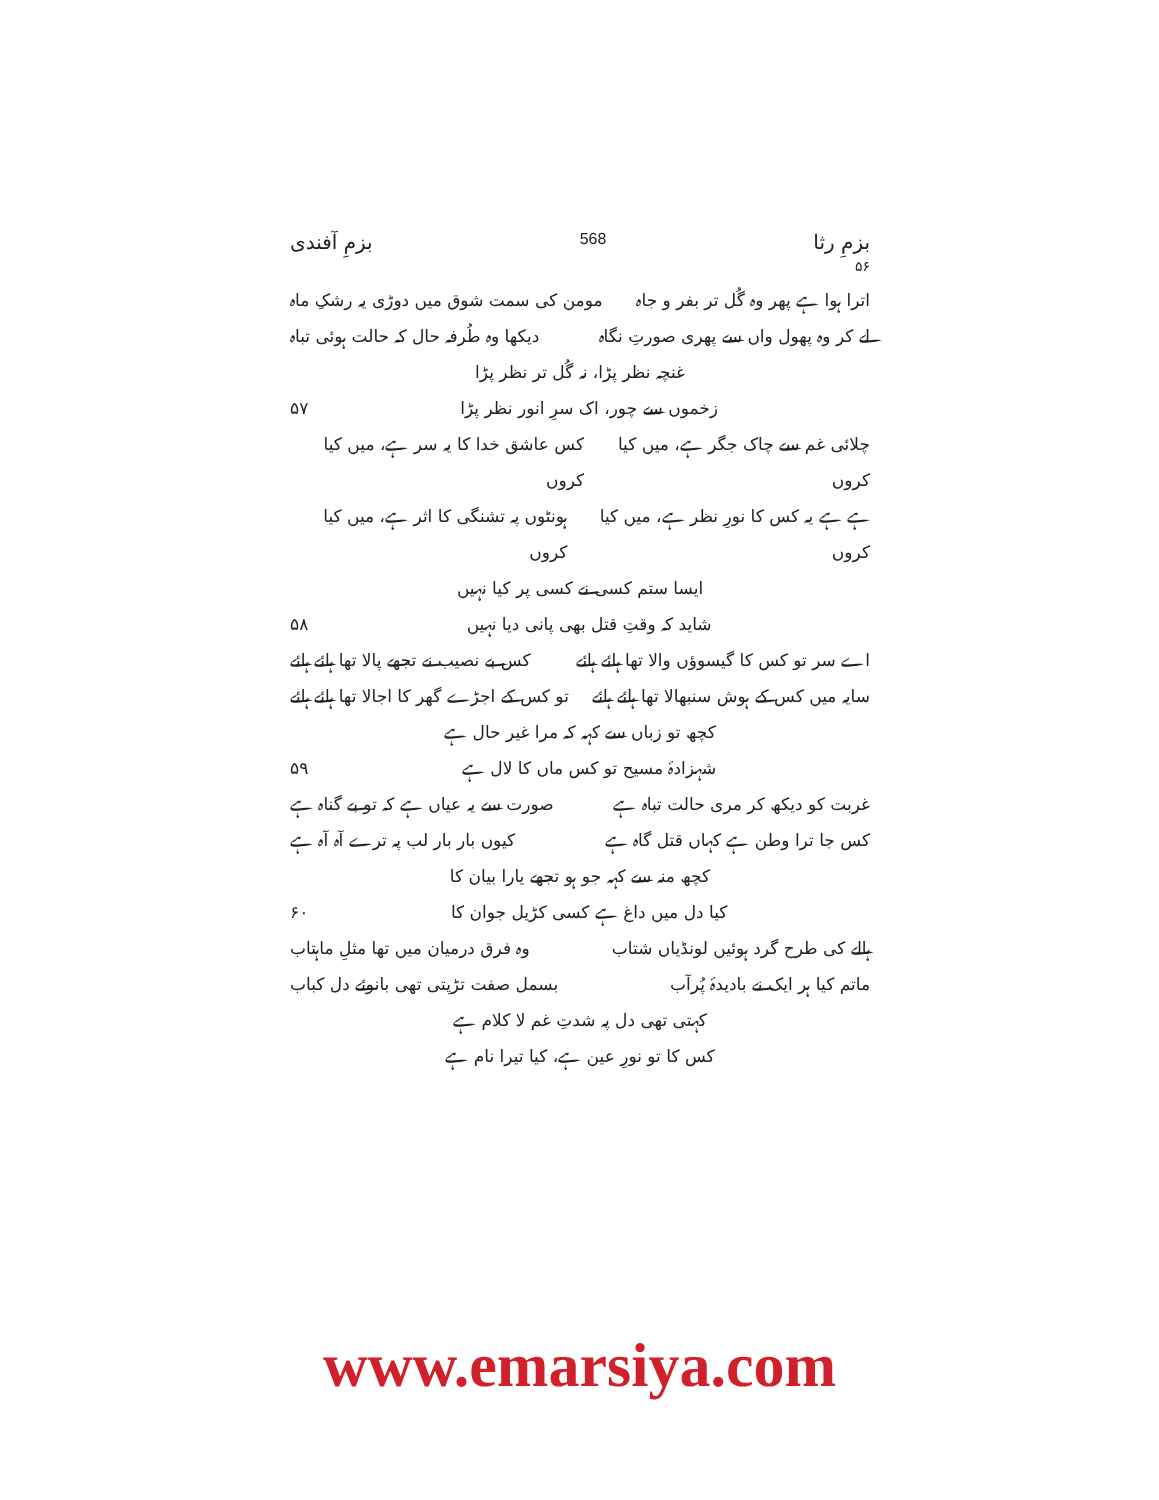بزمِ رثا 568 بزمِ آفندی
۵۶
اترا ہوا ہے پھر وہ گُل تر بفر و جاہ مومن کی سمت شوق میں دوڑی یہ رشکِ ماہ
لے کر وہ پھول واں سے پھری صورتِ نگاہ دیکھا وہ طُرفہ حال کہ حالت ہوئی تباہ
غنچہ نظر پڑا، نہ گُل تر نظر پڑا
زخموں سے چور، اک سرِ انور نظر پڑا ۵۷
چلائی غم سے چاک جگر ہے، میں کیا کروں کس عاشق خدا کا یہ سر ہے، میں کیا کروں
ہے ہے یہ کس کا نورِ نظر ہے، میں کیا کروں ہونٹوں پہ تشنگی کا اثر ہے، میں کیا کروں
ایسا ستم کسی نے کسی پر کیا نہیں
شاید کہ وقتِ قتل بھی پانی دیا نہیں ۵۸
اے سر تو کس کا گیسوؤں والا تھا ہائے ہائے کس بے نصیب نے تجھے پالا تھا ہائے ہائے
سایہ میں کس کے ہوش سنبھالا تھا ہائے ہائے تو کس کے اجڑے گھر کا اجالا تھا ہائے ہائے
کچھ تو زباں سے کہہ کہ مرا غیر حال ہے
شہزادۂ مسیح تو کس ماں کا لال ہے ۵۹
غربت کو دیکھ کر مری حالت تباہ ہے صورت سے یہ عیاں ہے کہ تو بے گناہ ہے
کس جا ترا وطن ہے کہاں قتل گاہ ہے کیوں بار بار لب پہ ترے آہ آہ ہے
کچھ منہ سے کہہ جو ہو تجھے یارا بیان کا
کیا دل میں داغ ہے کسی کڑیل جوان کا ۶۰
ہالے کی طرح گرد ہوئیں لونڈیاں شتاب وہ فرق درمیان میں تھا مثلِ ماہتاب
ماتم کیا ہر ایک نے بادیدۂ پُرآب بسمل صفت تڑپتی تھی بانوئے دل کباب
کہتی تھی دل پہ شدتِ غم لا کلام ہے
کس کا تو نورِ عین ہے، کیا تیرا نام ہے
www.emarsiya.com